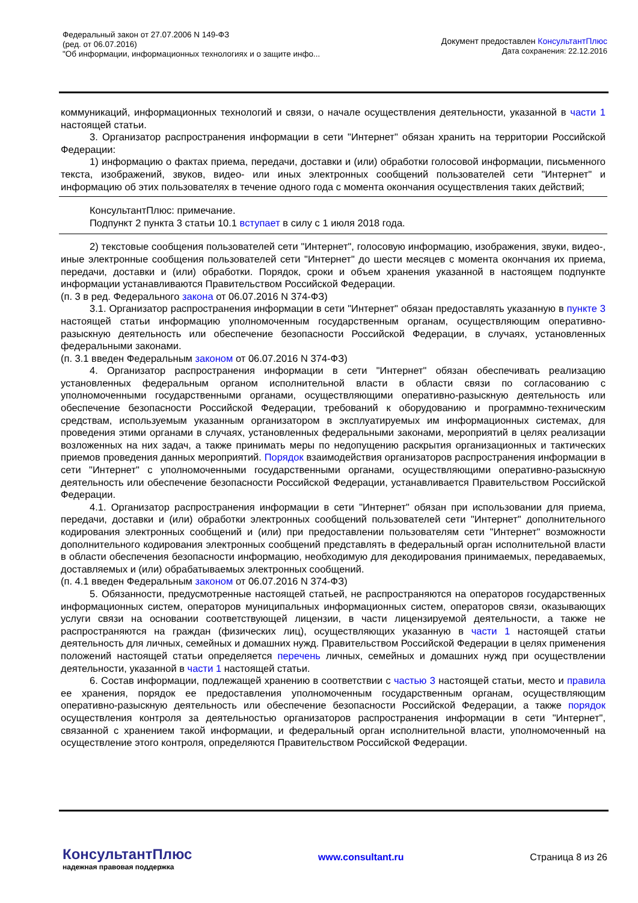Федеральный закон от 27.07.2006 N 149-ФЗ
(ред. от 06.07.2016)
"Об информации, информационных технологиях и о защите инфо...
Документ предоставлен КонсультантПлюс
Дата сохранения: 22.12.2016
коммуникаций, информационных технологий и связи, о начале осуществления деятельности, указанной в части 1 настоящей статьи.
3. Организатор распространения информации в сети "Интернет" обязан хранить на территории Российской Федерации:
1) информацию о фактах приема, передачи, доставки и (или) обработки голосовой информации, письменного текста, изображений, звуков, видео- или иных электронных сообщений пользователей сети "Интернет" и информацию об этих пользователях в течение одного года с момента окончания осуществления таких действий;
КонсультантПлюс: примечание.
Подпункт 2 пункта 3 статьи 10.1 вступает в силу с 1 июля 2018 года.
2) текстовые сообщения пользователей сети "Интернет", голосовую информацию, изображения, звуки, видео-, иные электронные сообщения пользователей сети "Интернет" до шести месяцев с момента окончания их приема, передачи, доставки и (или) обработки. Порядок, сроки и объем хранения указанной в настоящем подпункте информации устанавливаются Правительством Российской Федерации.
(п. 3 в ред. Федерального закона от 06.07.2016 N 374-ФЗ)
3.1. Организатор распространения информации в сети "Интернет" обязан предоставлять указанную в пункте 3 настоящей статьи информацию уполномоченным государственным органам, осуществляющим оперативно-разыскную деятельность или обеспечение безопасности Российской Федерации, в случаях, установленных федеральными законами.
(п. 3.1 введен Федеральным законом от 06.07.2016 N 374-ФЗ)
4. Организатор распространения информации в сети "Интернет" обязан обеспечивать реализацию установленных федеральным органом исполнительной власти в области связи по согласованию с уполномоченными государственными органами, осуществляющими оперативно-разыскную деятельность или обеспечение безопасности Российской Федерации, требований к оборудованию и программно-техническим средствам, используемым указанным организатором в эксплуатируемых им информационных системах, для проведения этими органами в случаях, установленных федеральными законами, мероприятий в целях реализации возложенных на них задач, а также принимать меры по недопущению раскрытия организационных и тактических приемов проведения данных мероприятий. Порядок взаимодействия организаторов распространения информации в сети "Интернет" с уполномоченными государственными органами, осуществляющими оперативно-разыскную деятельность или обеспечение безопасности Российской Федерации, устанавливается Правительством Российской Федерации.
4.1. Организатор распространения информации в сети "Интернет" обязан при использовании для приема, передачи, доставки и (или) обработки электронных сообщений пользователей сети "Интернет" дополнительного кодирования электронных сообщений и (или) при предоставлении пользователям сети "Интернет" возможности дополнительного кодирования электронных сообщений представлять в федеральный орган исполнительной власти в области обеспечения безопасности информацию, необходимую для декодирования принимаемых, передаваемых, доставляемых и (или) обрабатываемых электронных сообщений.
(п. 4.1 введен Федеральным законом от 06.07.2016 N 374-ФЗ)
5. Обязанности, предусмотренные настоящей статьей, не распространяются на операторов государственных информационных систем, операторов муниципальных информационных систем, операторов связи, оказывающих услуги связи на основании соответствующей лицензии, в части лицензируемой деятельности, а также не распространяются на граждан (физических лиц), осуществляющих указанную в части 1 настоящей статьи деятельность для личных, семейных и домашних нужд. Правительством Российской Федерации в целях применения положений настоящей статьи определяется перечень личных, семейных и домашних нужд при осуществлении деятельности, указанной в части 1 настоящей статьи.
6. Состав информации, подлежащей хранению в соответствии с частью 3 настоящей статьи, место и правила ее хранения, порядок ее предоставления уполномоченным государственным органам, осуществляющим оперативно-разыскную деятельность или обеспечение безопасности Российской Федерации, а также порядок осуществления контроля за деятельностью организаторов распространения информации в сети "Интернет", связанной с хранением такой информации, и федеральный орган исполнительной власти, уполномоченный на осуществление этого контроля, определяются Правительством Российской Федерации.
КонсультантПлюс
надежная правовая поддержка
www.consultant.ru Страница 8 из 26